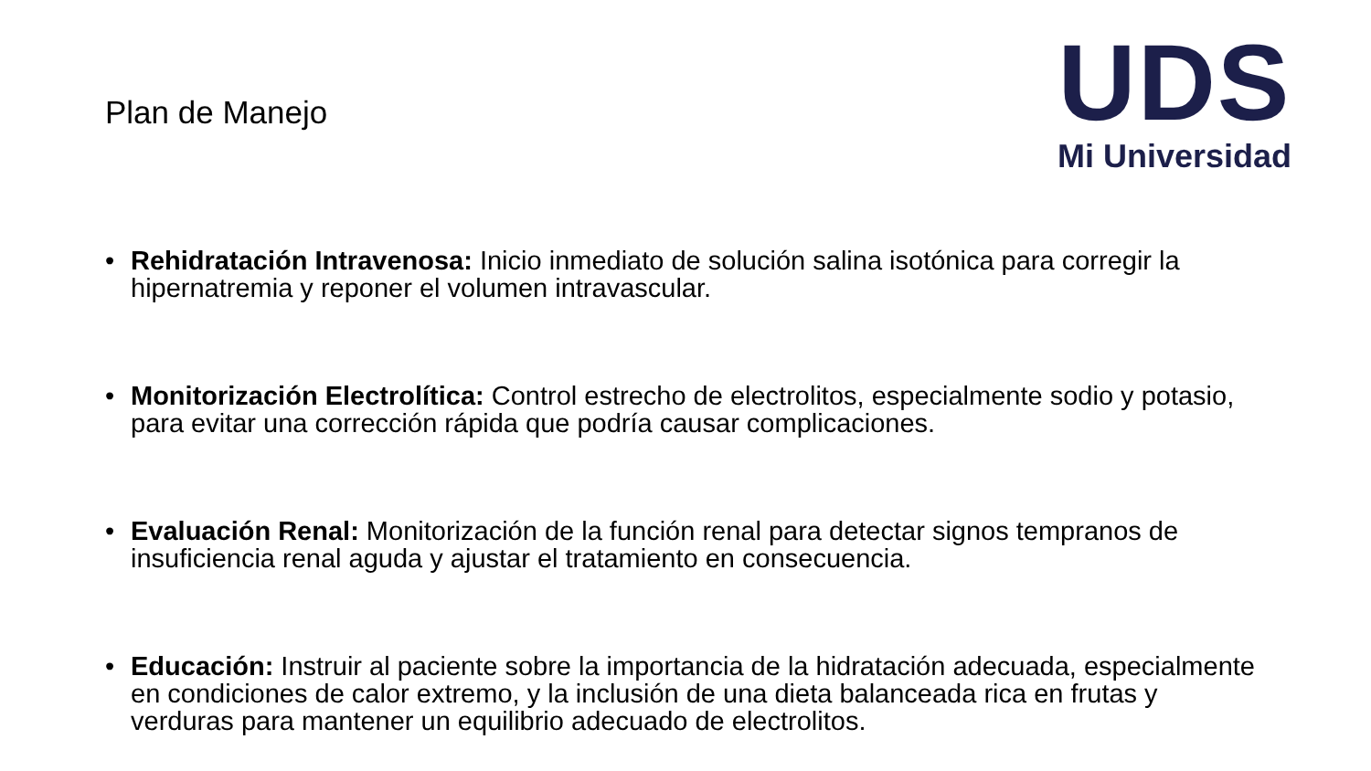Plan de Manejo
UDS
Mi Universidad
• Rehidratación Intravenosa: Inicio inmediato de solución salina isotónica para corregir la hipernatremia y reponer el volumen intravascular.
• Monitorización Electrolítica: Control estrecho de electrolitos, especialmente sodio y potasio, para evitar una corrección rápida que podría causar complicaciones.
• Evaluación Renal: Monitorización de la función renal para detectar signos tempranos de insuficiencia renal aguda y ajustar el tratamiento en consecuencia.
• Educación: Instruir al paciente sobre la importancia de la hidratación adecuada, especialmente en condiciones de calor extremo, y la inclusión de una dieta balanceada rica en frutas y verduras para mantener un equilibrio adecuado de electrolitos.